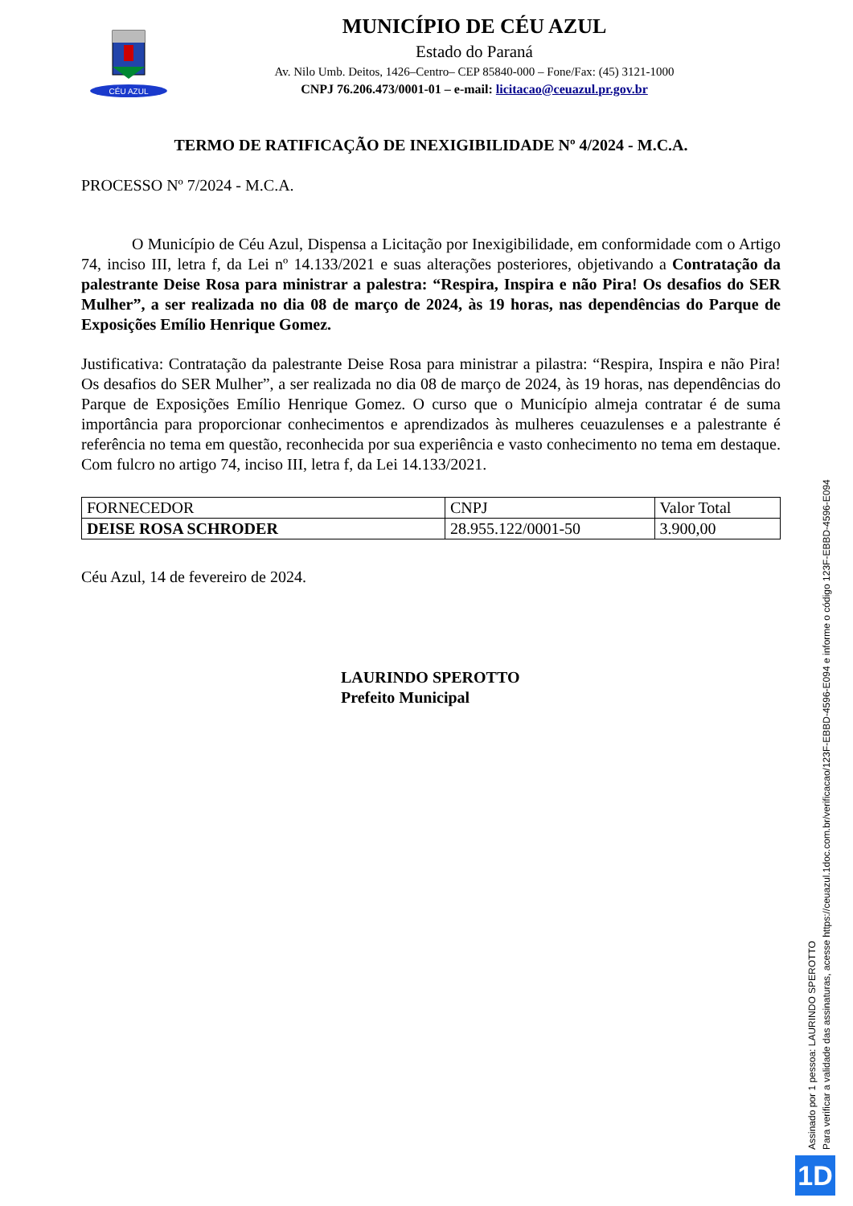CÉU AZUL
MUNICÍPIO DE CÉU AZUL
Estado do Paraná
Av. Nilo Umb. Deitos, 1426–Centro– CEP 85840-000 – Fone/Fax: (45) 3121-1000
CNPJ 76.206.473/0001-01 – e-mail: licitacao@ceuazul.pr.gov.br
TERMO DE RATIFICAÇÃO DE INEXIGIBILIDADE Nº 4/2024 - M.C.A.
PROCESSO Nº 7/2024 - M.C.A.
O Município de Céu Azul, Dispensa a Licitação por Inexigibilidade, em conformidade com o Artigo 74, inciso III, letra f, da Lei nº 14.133/2021 e suas alterações posteriores, objetivando a Contratação da palestrante Deise Rosa para ministrar a palestra: “Respira, Inspira e não Pira! Os desafios do SER Mulher”, a ser realizada no dia 08 de março de 2024, às 19 horas, nas dependências do Parque de Exposições Emílio Henrique Gomez.
Justificativa: Contratação da palestrante Deise Rosa para ministrar a pilastra: “Respira, Inspira e não Pira! Os desafios do SER Mulher”, a ser realizada no dia 08 de março de 2024, às 19 horas, nas dependências do Parque de Exposições Emílio Henrique Gomez. O curso que o Município almeja contratar é de suma importância para proporcionar conhecimentos e aprendizados às mulheres ceuazulenses e a palestrante é referência no tema em questão, reconhecida por sua experiência e vasto conhecimento no tema em destaque. Com fulcro no artigo 74, inciso III, letra f, da Lei 14.133/2021.
| FORNECEDOR | CNPJ | Valor Total |
| DEISE ROSA SCHRODER | 28.955.122/0001-50 | 3.900,00 |
Céu Azul, 14 de fevereiro de 2024.
LAURINDO SPEROTTO
Prefeito Municipal
Assinado por 1 pessoa: LAURINDO SPEROTTO
Para verificar a validade das assinaturas, acesse https://ceuazul.1doc.com.br/verificacao/123F-EBBD-4596-E094 e informe o código 123F-EBBD-4596-E094
1D